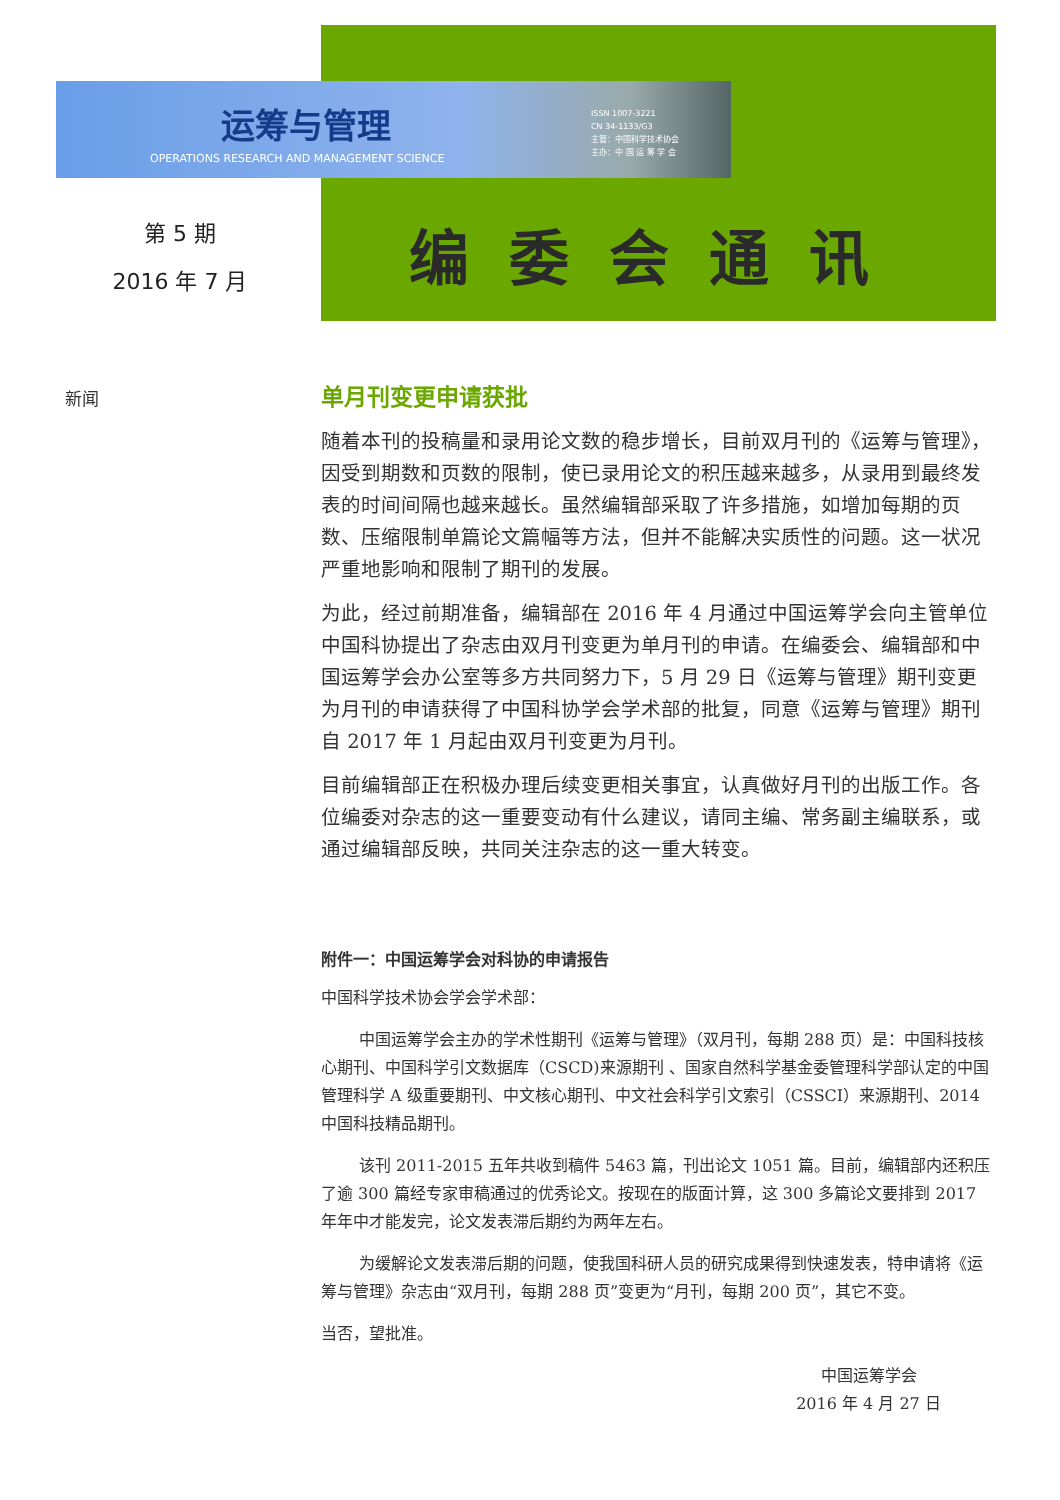运筹与管理
OPERATIONS RESEARCH AND MANAGEMENT SCIENCE
ISSN 1007-3221
CN 34-1133/G3
主管：中国科学技术协会
主办：中 国 运 筹 学 会
第 5 期
2016 年 7 月
编委会通讯
新闻
单月刊变更申请获批
随着本刊的投稿量和录用论文数的稳步增长，目前双月刊的《运筹与管理》，因受到期数和页数的限制，使已录用论文的积压越来越多，从录用到最终发表的时间间隔也越来越长。虽然编辑部采取了许多措施，如增加每期的页数、压缩限制单篇论文篇幅等方法，但并不能解决实质性的问题。这一状况严重地影响和限制了期刊的发展。
为此，经过前期准备，编辑部在 2016 年 4 月通过中国运筹学会向主管单位中国科协提出了杂志由双月刊变更为单月刊的申请。在编委会、编辑部和中国运筹学会办公室等多方共同努力下，5 月 29 日《运筹与管理》期刊变更为月刊的申请获得了中国科协学会学术部的批复，同意《运筹与管理》期刊自 2017 年 1 月起由双月刊变更为月刊。
目前编辑部正在积极办理后续变更相关事宜，认真做好月刊的出版工作。各位编委对杂志的这一重要变动有什么建议，请同主编、常务副主编联系，或通过编辑部反映，共同关注杂志的这一重大转变。
附件一：中国运筹学会对科协的申请报告
中国科学技术协会学会学术部：
中国运筹学会主办的学术性期刊《运筹与管理》（双月刊，每期 288 页）是：中国科技核心期刊、中国科学引文数据库（CSCD)来源期刊 、国家自然科学基金委管理科学部认定的中国管理科学 A 级重要期刊、中文核心期刊、中文社会科学引文索引（CSSCI）来源期刊、2014 中国科技精品期刊。
该刊 2011-2015 五年共收到稿件 5463 篇，刊出论文 1051 篇。目前，编辑部内还积压了逾 300 篇经专家审稿通过的优秀论文。按现在的版面计算，这 300 多篇论文要排到 2017 年年中才能发完，论文发表滞后期约为两年左右。
为缓解论文发表滞后期的问题，使我国科研人员的研究成果得到快速发表，特申请将《运筹与管理》杂志由“双月刊，每期 288 页”变更为“月刊，每期 200 页”，其它不变。
当否，望批准。
中国运筹学会
2016 年 4 月 27 日